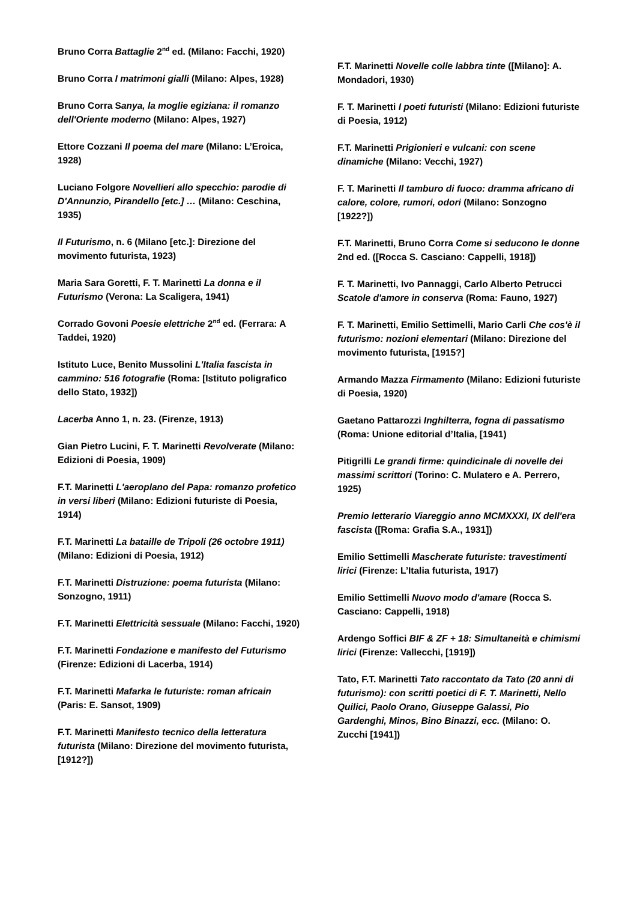Bruno Corra Battaglie 2<sup>nd</sup> ed. (Milano: Facchi, 1920)
Bruno Corra I matrimoni gialli (Milano: Alpes, 1928)
Bruno Corra Sanya, la moglie egiziana: il romanzo dell'Oriente moderno (Milano: Alpes, 1927)
Ettore Cozzani Il poema del mare (Milano: L’Eroica, 1928)
Luciano Folgore Novellieri allo specchio: parodie di D'Annunzio, Pirandello [etc.] … (Milano: Ceschina, 1935)
Il Futurismo, n. 6 (Milano [etc.]: Direzione del movimento futurista, 1923)
Maria Sara Goretti, F. T. Marinetti La donna e il Futurismo (Verona: La Scaligera, 1941)
Corrado Govoni Poesie elettriche 2<sup>nd</sup> ed. (Ferrara: A Taddei, 1920)
Istituto Luce, Benito Mussolini L'Italia fascista in cammino: 516 fotografie (Roma: [Istituto poligrafico dello Stato, 1932])
Lacerba Anno 1, n. 23. (Firenze, 1913)
Gian Pietro Lucini, F. T. Marinetti Revolverate (Milano: Edizioni di Poesia, 1909)
F.T. Marinetti L'aeroplano del Papa: romanzo profetico in versi liberi (Milano: Edizioni futuriste di Poesia, 1914)
F.T. Marinetti La bataille de Tripoli (26 octobre 1911) (Milano: Edizioni di Poesia, 1912)
F.T. Marinetti Distruzione: poema futurista (Milano: Sonzogno, 1911)
F.T. Marinetti Elettricità sessuale (Milano: Facchi, 1920)
F.T. Marinetti Fondazione e manifesto del Futurismo (Firenze: Edizioni di Lacerba, 1914)
F.T. Marinetti Mafarka le futuriste: roman africain (Paris: E. Sansot, 1909)
F.T. Marinetti Manifesto tecnico della letteratura futurista (Milano: Direzione del movimento futurista, [1912?])
F.T. Marinetti Novelle colle labbra tinte ([Milano]: A. Mondadori, 1930)
F. T. Marinetti I poeti futuristi (Milano: Edizioni futuriste di Poesia, 1912)
F.T. Marinetti Prigionieri e vulcani: con scene dinamiche (Milano: Vecchi, 1927)
F. T. Marinetti Il tamburo di fuoco: dramma africano di calore, colore, rumori, odori (Milano: Sonzogno [1922?])
F.T. Marinetti, Bruno Corra Come si seducono le donne 2nd ed. ([Rocca S. Casciano: Cappelli, 1918])
F. T. Marinetti, Ivo Pannaggi, Carlo Alberto Petrucci Scatole d'amore in conserva (Roma: Fauno, 1927)
F. T. Marinetti, Emilio Settimelli, Mario Carli Che cos'è il futurismo: nozioni elementari (Milano: Direzione del movimento futurista, [1915?]
Armando Mazza Firmamento (Milano: Edizioni futuriste di Poesia, 1920)
Gaetano Pattarozzi Inghilterra, fogna di passatismo (Roma: Unione editorial d’Italia, [1941)
Pitigrilli Le grandi firme: quindicinale di novelle dei massimi scrittori (Torino: C. Mulatero e A. Perrero, 1925)
Premio letterario Viareggio anno MCMXXXI, IX dell'era fascista ([Roma: Grafia S.A., 1931])
Emilio Settimelli Mascherate futuriste: travestimenti lirici (Firenze: L’Italia futurista, 1917)
Emilio Settimelli Nuovo modo d'amare (Rocca S. Casciano: Cappelli, 1918)
Ardengo Soffici BIF & ZF + 18: Simultaneità e chimismi lirici (Firenze: Vallecchi, [1919])
Tato, F.T. Marinetti Tato raccontato da Tato (20 anni di futurismo): con scritti poetici di F. T. Marinetti, Nello Quilici, Paolo Orano, Giuseppe Galassi, Pio Gardenghi, Minos, Bino Binazzi, ecc. (Milano: O. Zucchi [1941])